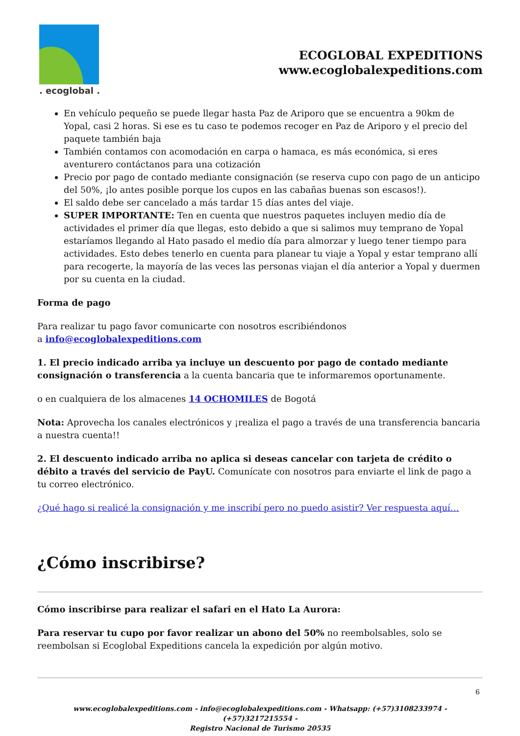. ecoglobal .
ECOGLOBAL EXPEDITIONS
www.ecoglobalexpeditions.com
En vehículo pequeño se puede llegar hasta Paz de Ariporo que se encuentra a 90km de Yopal, casi 2 horas. Si ese es tu caso te podemos recoger en Paz de Ariporo y el precio del paquete también baja
También contamos con acomodación en carpa o hamaca, es más económica, si eres aventurero contáctanos para una cotización
Precio por pago de contado mediante consignación (se reserva cupo con pago de un anticipo del 50%, ¡lo antes posible porque los cupos en las cabañas buenas son escasos!).
El saldo debe ser cancelado a más tardar 15 días antes del viaje.
SUPER IMPORTANTE: Ten en cuenta que nuestros paquetes incluyen medio día de actividades el primer día que llegas, esto debido a que si salimos muy temprano de Yopal estaríamos llegando al Hato pasado el medio día para almorzar y luego tener tiempo para actividades. Esto debes tenerlo en cuenta para planear tu viaje a Yopal y estar temprano allí para recogerte, la mayoría de las veces las personas viajan el día anterior a Yopal y duermen por su cuenta en la ciudad.
Forma de pago
Para realizar tu pago favor comunicarte con nosotros escribiéndonos
a info@ecoglobalexpeditions.com
1. El precio indicado arriba ya incluye un descuento por pago de contado mediante consignación o transferencia a la cuenta bancaria que te informaremos oportunamente.
o en cualquiera de los almacenes 14 OCHOMILES de Bogotá
Nota: Aprovecha los canales electrónicos y ¡realiza el pago a través de una transferencia bancaria a nuestra cuenta!!
2. El descuento indicado arriba no aplica si deseas cancelar con tarjeta de crédito o débito a través del servicio de PayU. Comunícate con nosotros para enviarte el link de pago a tu correo electrónico.
¿Qué hago si realicé la consignación y me inscribí pero no puedo asistir? Ver respuesta aquí…
¿Cómo inscribirse?
Cómo inscribirse para realizar el safari en el Hato La Aurora:
Para reservar tu cupo por favor realizar un abono del 50% no reembolsables, solo se reembolsan si Ecoglobal Expeditions cancela la expedición por algún motivo.
6
www.ecoglobalexpeditions.com - info@ecoglobalexpeditions.com - Whatsapp: (+57)3108233974 - (+57)3217215554 -
Registro Nacional de Turismo 20535